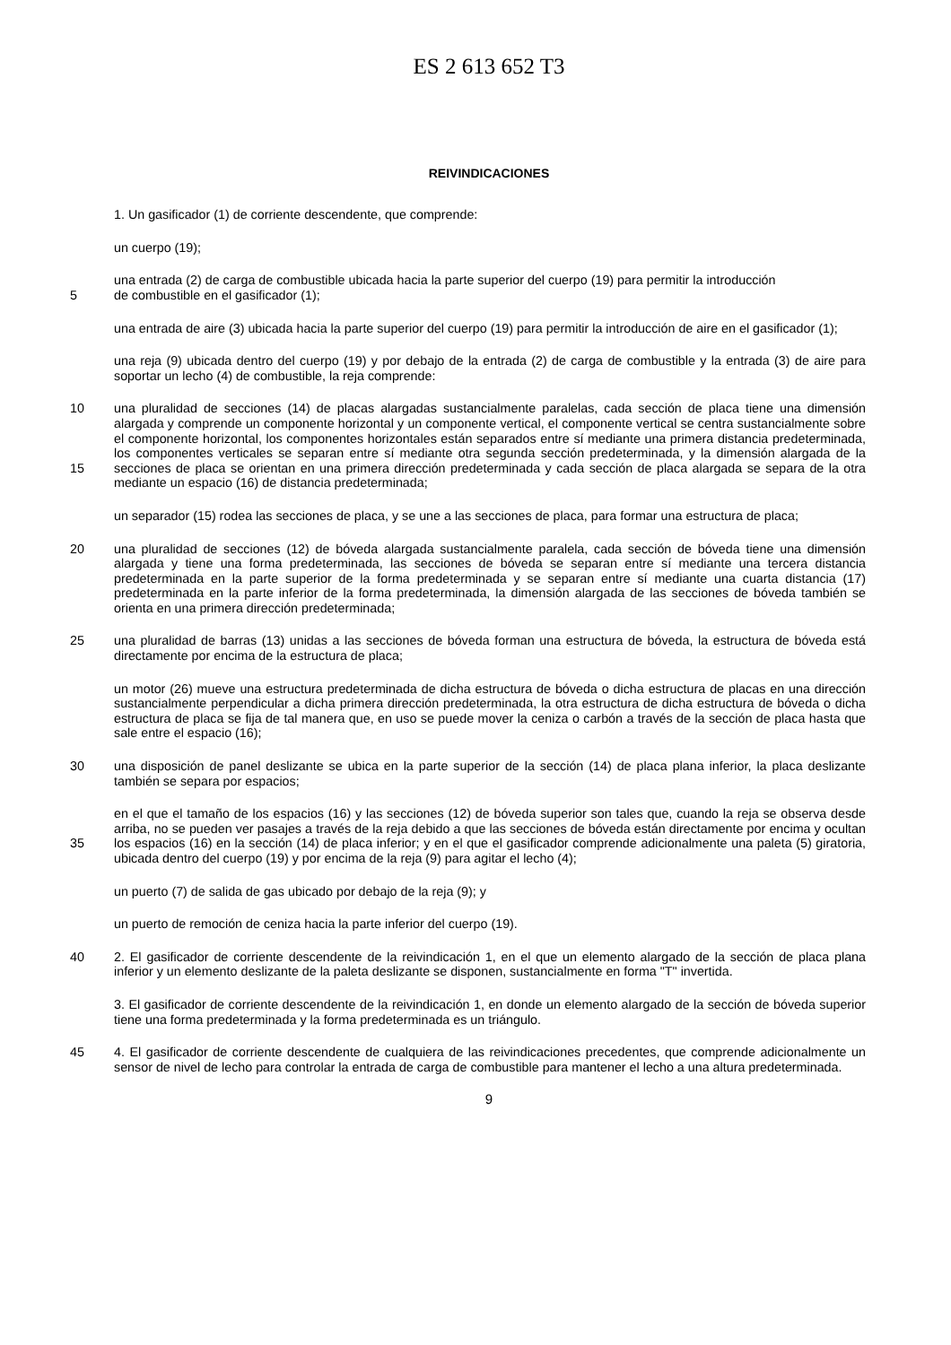ES 2 613 652 T3
REIVINDICACIONES
1. Un gasificador (1) de corriente descendente, que comprende:
un cuerpo (19);
una entrada (2) de carga de combustible ubicada hacia la parte superior del cuerpo (19) para permitir la introducción
5 de combustible en el gasificador (1);
una entrada de aire (3) ubicada hacia la parte superior del cuerpo (19) para permitir la introducción de aire en el gasificador (1);
una reja (9) ubicada dentro del cuerpo (19) y por debajo de la entrada (2) de carga de combustible y la entrada (3) de aire para soportar un lecho (4) de combustible, la reja comprende:
10 una pluralidad de secciones (14) de placas alargadas sustancialmente paralelas, cada sección de placa tiene una dimensión alargada y comprende un componente horizontal y un componente vertical, el componente vertical se centra sustancialmente sobre el componente horizontal, los componentes horizontales están separados entre sí mediante una primera distancia predeterminada, los componentes verticales se separan entre sí mediante otra segunda sección predeterminada, y la dimensión alargada de la secciones de placa se orientan en una primera 15 dirección predeterminada y cada sección de placa alargada se separa de la otra mediante un espacio (16) de distancia predeterminada;
un separador (15) rodea las secciones de placa, y se une a las secciones de placa, para formar una estructura de placa;
una pluralidad de secciones (12) de bóveda alargada sustancialmente paralela, cada sección de bóveda tiene una 20 dimensión alargada y tiene una forma predeterminada, las secciones de bóveda se separan entre sí mediante una tercera distancia predeterminada en la parte superior de la forma predeterminada y se separan entre sí mediante una cuarta distancia (17) predeterminada en la parte inferior de la forma predeterminada, la dimensión alargada de las secciones de bóveda también se orienta en una primera dirección predeterminada;
una pluralidad de barras (13) unidas a las secciones de bóveda forman una estructura de bóveda, la estructura de 25 bóveda está directamente por encima de la estructura de placa;
un motor (26) mueve una estructura predeterminada de dicha estructura de bóveda o dicha estructura de placas en una dirección sustancialmente perpendicular a dicha primera dirección predeterminada, la otra estructura de dicha estructura de bóveda o dicha estructura de placa se fija de tal manera que, en uso se puede mover la ceniza o carbón a través de la sección de placa hasta que sale entre el espacio (16);
30 una disposición de panel deslizante se ubica en la parte superior de la sección (14) de placa plana inferior, la placa deslizante también se separa por espacios;
en el que el tamaño de los espacios (16) y las secciones (12) de bóveda superior son tales que, cuando la reja se observa desde arriba, no se pueden ver pasajes a través de la reja debido a que las secciones de bóveda están directamente por encima y ocultan los espacios (16) en la sección (14) de placa inferior; y en el que el gasificador 35 comprende adicionalmente una paleta (5) giratoria, ubicada dentro del cuerpo (19) y por encima de la reja (9) para agitar el lecho (4);
un puerto (7) de salida de gas ubicado por debajo de la reja (9); y
un puerto de remoción de ceniza hacia la parte inferior del cuerpo (19).
2. El gasificador de corriente descendente de la reivindicación 1, en el que un elemento alargado de la sección de 40 placa plana inferior y un elemento deslizante de la paleta deslizante se disponen, sustancialmente en forma "T" invertida.
3. El gasificador de corriente descendente de la reivindicación 1, en donde un elemento alargado de la sección de bóveda superior tiene una forma predeterminada y la forma predeterminada es un triángulo.
4. El gasificador de corriente descendente de cualquiera de las reivindicaciones precedentes, que comprende 45 adicionalmente un sensor de nivel de lecho para controlar la entrada de carga de combustible para mantener el lecho a una altura predeterminada.
9